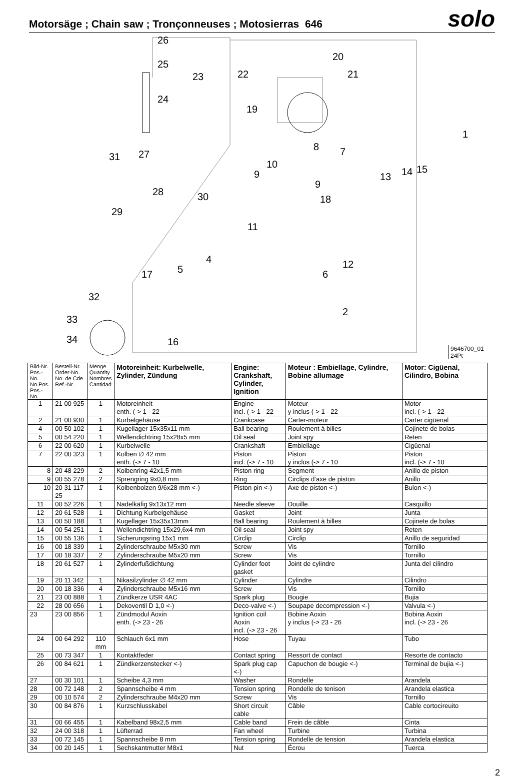Motorsäge ; Chain saw ; Tronçonneuses ; Motosierras 646
solo
26
25
23
24
22
20
21
19
1
31
27
8
7
10
9
9
13
14
15
28
30
18
29
11
4
12
5
17
6
32
2
33
34
16
9646700_01
24Pt
| Bild-Nr. Pos.-No. No.Pos. Pos.-No. | Bestell-Nr. Order-No. No. de Cde Ref.-Nr. | Menge Quantity Nombres Cantidad | Motoreinheit: Kurbelwelle, Zylinder, Zündung | Engine: Crankshaft, Cylinder, Ignition | Moteur : Embiellage, Cylindre, Bobine allumage | Motor: Cigüenal, Cilindro, Bobina |
| --- | --- | --- | --- | --- | --- | --- |
| 1 | 21 00 925 | 1 | Motoreinheit enth. (-> 1 - 22 | Engine incl. (-> 1 - 22 | Moteur y inclus (-> 1 - 22 | Motor incl. (-> 1 - 22 |
| 2 | 21 00 930 | 1 | Kurbelgehäuse | Crankcase | Carter-moteur | Carter cigüenal |
| 4 | 00 50 102 | 1 | Kugellager 15x35x11 mm | Ball bearing | Roulement à billes | Cojinete de bolas |
| 5 | 00 54 220 | 1 | Wellendichtring 15x28x5 mm | Oil seal | Joint spy | Reten |
| 6 | 22 00 620 | 1 | Kurbelwelle | Crankshaft | Embiellage | Cigüenal |
| 7 | 22 00 323 | 1 | Kolben ∅ 42 mm enth. (-> 7 - 10 | Piston incl. (-> 7 - 10 | Piston y inclus (-> 7 - 10 | Piston incl. (-> 7 - 10 |
| 8 | 20 48 229 | 2 | Kolbenring 42x1,5 mm | Piston ring | Segment | Anillo de piston |
| 9 | 00 55 278 | 2 | Sprengring 9x0,8 mm | Ring | Circlips d’axe de piston | Anillo |
| 10 | 20 31 117 25 | 1 | Kolbenbolzen 9/6x28 mm <-) | Piston pin <-) | Axe de piston <-) | Bulon <-) |
| 11 | 00 52 226 | 1 | Nadelkäfig 9x13x12 mm | Needle sleeve | Douille | Casquillo |
| 12 | 20 61 528 | 1 | Dichtung Kurbelgehäuse | Gasket | Joint | Junta |
| 13 | 00 50 188 | 1 | Kugellager 15x35x13mm | Ball bearing | Roulement à billes | Cojinete de bolas |
| 14 | 00 54 251 | 1 | Wellendichtring 15x29,6x4 mm | Oil seal | Joint spy | Reten |
| 15 | 00 55 136 | 1 | Sicherungsring 15x1 mm | Circlip | Circlip | Anillo de seguridad |
| 16 | 00 18 339 | 1 | Zylinderschraube M5x30 mm | Screw | Vis | Tornillo |
| 17 | 00 18 337 | 2 | Zylinderschraube M5x20 mm | Screw | Vis | Tornillo |
| 18 | 20 61 527 | 1 | Zylinderfußdichtung | Cylinder foot gasket | Joint de cylindre | Junta del cilindro |
| 19 | 20 11 342 | 1 | Nikasilzylinder ∅ 42 mm | Cylinder | Cylindre | Cilindro |
| 20 | 00 18 336 | 4 | Zylinderschraube M5x16 mm | Screw | Vis | Tornillo |
| 21 | 23 00 888 | 1 | Zündkerze USR 4AC | Spark plug | Bougie | Bujia |
| 22 | 28 00 656 | 1 | Dekoventil D 1,0 <-) | Deco-valve <-) | Soupape decompression <-) | Valvula <-) |
| 23 | 23 00 856 | 1 | Zündmodul Aoxin enth. (-> 23 - 26 | Ignition coil Aoxin incl. (-> 23 - 26 | Bobine Aoxin y inclus (-> 23 - 26 | Bobina Aoxin incl. (-> 23 - 26 |
| 24 | 00 64 292 | 110 mm | Schlauch 6x1 mm | Hose | Tuyau | Tubo |
| 25 | 00 73 347 | 1 | Kontaktfeder | Contact spring | Ressort de contact | Resorte de contacto |
| 26 | 00 84 621 | 1 | Zündkerzenstecker <-) | Spark plug cap <-) | Capuchon de bougie <-) | Terminal de bujia <-) |
| 27 | 00 30 101 | 1 | Scheibe 4,3 mm | Washer | Rondelle | Arandela |
| 28 | 00 72 148 | 2 | Spannscheibe 4 mm | Tension spring | Rondelle de tenison | Arandela elastica |
| 29 | 00 10 574 | 2 | Zylinderschraube M4x20 mm | Screw | Vis | Tornillo |
| 30 | 00 84 876 | 1 | Kurzschlusskabel | Short circuit cable | Câble | Cable cortocireuito |
| 31 | 00 66 455 | 1 | Kabelband 98x2,5 mm | Cable band | Frein de câble | Cinta |
| 32 | 24 00 318 | 1 | Lüfterrad | Fan wheel | Turbine | Turbina |
| 33 | 00 72 145 | 1 | Spannscheibe 8 mm | Tension spring | Rondelle de tension | Arandela elastica |
| 34 | 00 20 145 | 1 | Sechskantmutter M8x1 | Nut | Écrou | Tuerca |
2